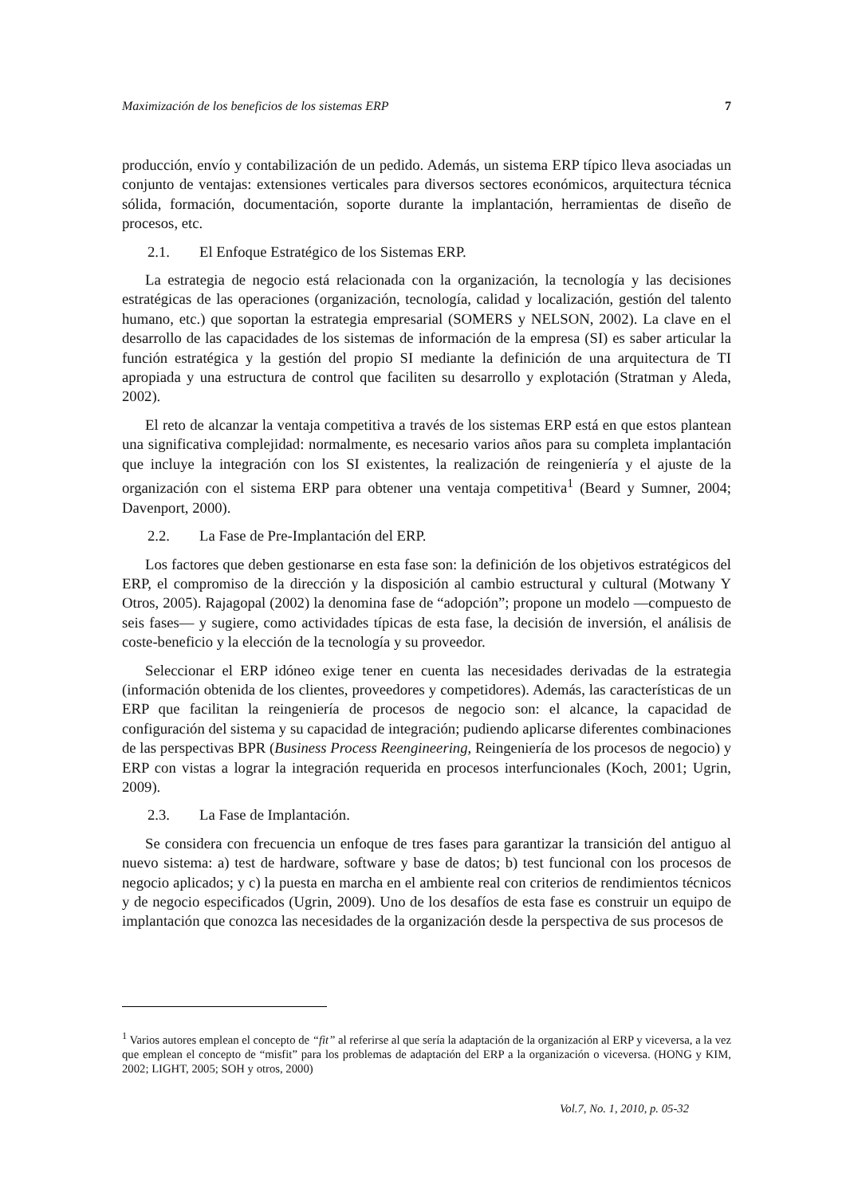Maximización de los beneficios de los sistemas ERP 7
producción, envío y contabilización de un pedido. Además, un sistema ERP típico lleva asociadas un conjunto de ventajas: extensiones verticales para diversos sectores económicos, arquitectura técnica sólida, formación, documentación, soporte durante la implantación, herramientas de diseño de procesos, etc.
2.1. El Enfoque Estratégico de los Sistemas ERP.
La estrategia de negocio está relacionada con la organización, la tecnología y las decisiones estratégicas de las operaciones (organización, tecnología, calidad y localización, gestión del talento humano, etc.) que soportan la estrategia empresarial (SOMERS y NELSON, 2002). La clave en el desarrollo de las capacidades de los sistemas de información de la empresa (SI) es saber articular la función estratégica y la gestión del propio SI mediante la definición de una arquitectura de TI apropiada y una estructura de control que faciliten su desarrollo y explotación (Stratman y Aleda, 2002).
El reto de alcanzar la ventaja competitiva a través de los sistemas ERP está en que estos plantean una significativa complejidad: normalmente, es necesario varios años para su completa implantación que incluye la integración con los SI existentes, la realización de reingeniería y el ajuste de la organización con el sistema ERP para obtener una ventaja competitiva<sup>1</sup> (Beard y Sumner, 2004; Davenport, 2000).
2.2. La Fase de Pre-Implantación del ERP.
Los factores que deben gestionarse en esta fase son: la definición de los objetivos estratégicos del ERP, el compromiso de la dirección y la disposición al cambio estructural y cultural (Motwany Y Otros, 2005). Rajagopal (2002) la denomina fase de “adopción”; propone un modelo —compuesto de seis fases— y sugiere, como actividades típicas de esta fase, la decisión de inversión, el análisis de coste-beneficio y la elección de la tecnología y su proveedor.
Seleccionar el ERP idóneo exige tener en cuenta las necesidades derivadas de la estrategia (información obtenida de los clientes, proveedores y competidores). Además, las características de un ERP que facilitan la reingeniería de procesos de negocio son: el alcance, la capacidad de configuración del sistema y su capacidad de integración; pudiendo aplicarse diferentes combinaciones de las perspectivas BPR (Business Process Reengineering, Reingeniería de los procesos de negocio) y ERP con vistas a lograr la integración requerida en procesos interfuncionales (Koch, 2001; Ugrin, 2009).
2.3. La Fase de Implantación.
Se considera con frecuencia un enfoque de tres fases para garantizar la transición del antiguo al nuevo sistema: a) test de hardware, software y base de datos; b) test funcional con los procesos de negocio aplicados; y c) la puesta en marcha en el ambiente real con criterios de rendimientos técnicos y de negocio especificados (Ugrin, 2009). Uno de los desafíos de esta fase es construir un equipo de implantación que conozca las necesidades de la organización desde la perspectiva de sus procesos de
<sup>1</sup> Varios autores emplean el concepto de “fit” al referirse al que sería la adaptación de la organización al ERP y viceversa, a la vez que emplean el concepto de “misfit” para los problemas de adaptación del ERP a la organización o viceversa. (HONG y KIM, 2002; LIGHT, 2005; SOH y otros, 2000)
Vol.7, No. 1, 2010, p. 05-32